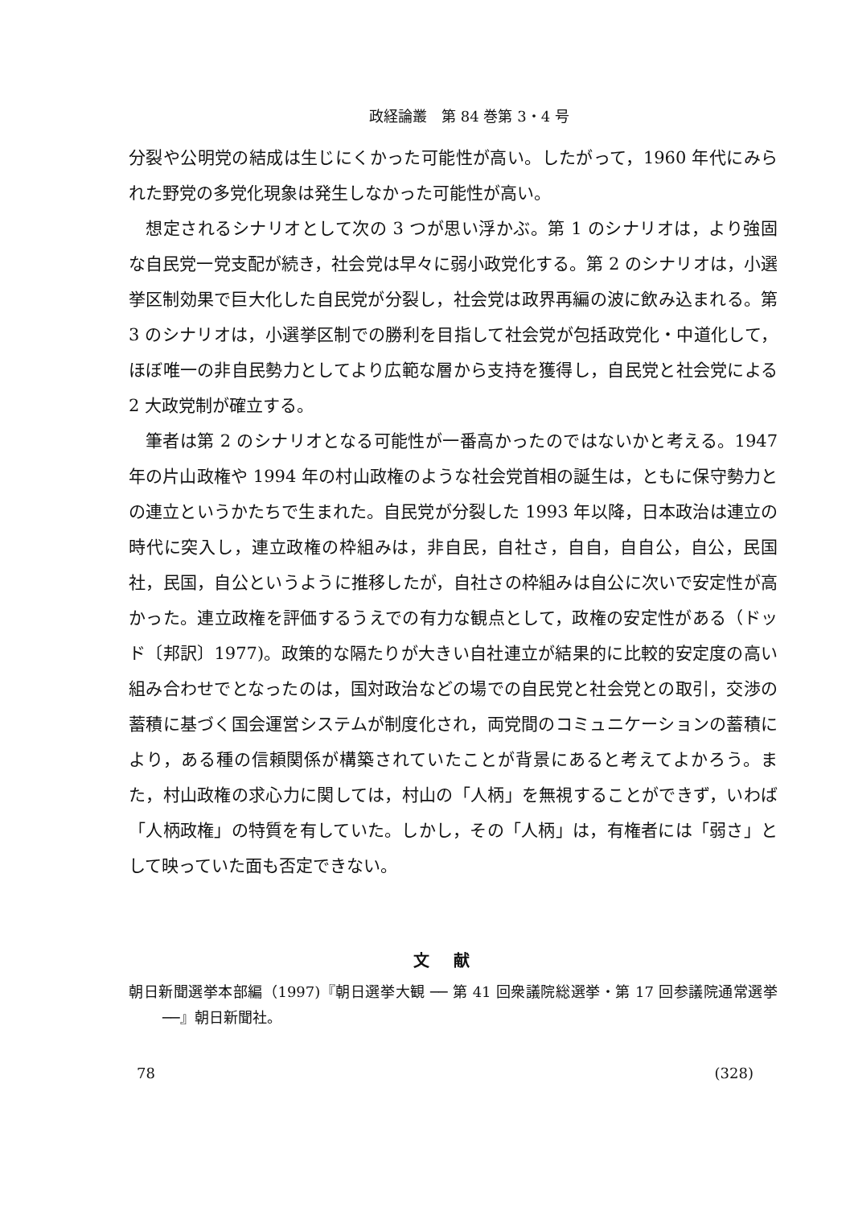政経論叢　第 84 巻第 3・4 号
分裂や公明党の結成は生じにくかった可能性が高い。したがって，1960 年代にみられた野党の多党化現象は発生しなかった可能性が高い。
想定されるシナリオとして次の 3 つが思い浮かぶ。第 1 のシナリオは，より強固な自民党一党支配が続き，社会党は早々に弱小政党化する。第 2 のシナリオは，小選挙区制効果で巨大化した自民党が分裂し，社会党は政界再編の波に飲み込まれる。第 3 のシナリオは，小選挙区制での勝利を目指して社会党が包括政党化・中道化して，ほぼ唯一の非自民勢力としてより広範な層から支持を獲得し，自民党と社会党による 2 大政党制が確立する。
筆者は第 2 のシナリオとなる可能性が一番高かったのではないかと考える。1947 年の片山政権や 1994 年の村山政権のような社会党首相の誕生は，ともに保守勢力との連立というかたちで生まれた。自民党が分裂した 1993 年以降，日本政治は連立の時代に突入し，連立政権の枠組みは，非自民，自社さ，自自，自自公，自公，民国社，民国，自公というように推移したが，自社さの枠組みは自公に次いで安定性が高かった。連立政権を評価するうえでの有力な観点として，政権の安定性がある（ドッド〔邦訳〕1977)。政策的な隔たりが大きい自社連立が結果的に比較的安定度の高い組み合わせでとなったのは，国対政治などの場での自民党と社会党との取引，交渉の蓄積に基づく国会運営システムが制度化され，両党間のコミュニケーションの蓄積により，ある種の信頼関係が構築されていたことが背景にあると考えてよかろう。また，村山政権の求心力に関しては，村山の「人柄」を無視することができず，いわば「人柄政権」の特質を有していた。しかし，その「人柄」は，有権者には「弱さ」として映っていた面も否定できない。
文献
朝日新聞選挙本部編（1997)『朝日選挙大観 ── 第 41 回衆議院総選挙・第 17 回参議院通常選挙 ──』朝日新聞社。
78 (328)